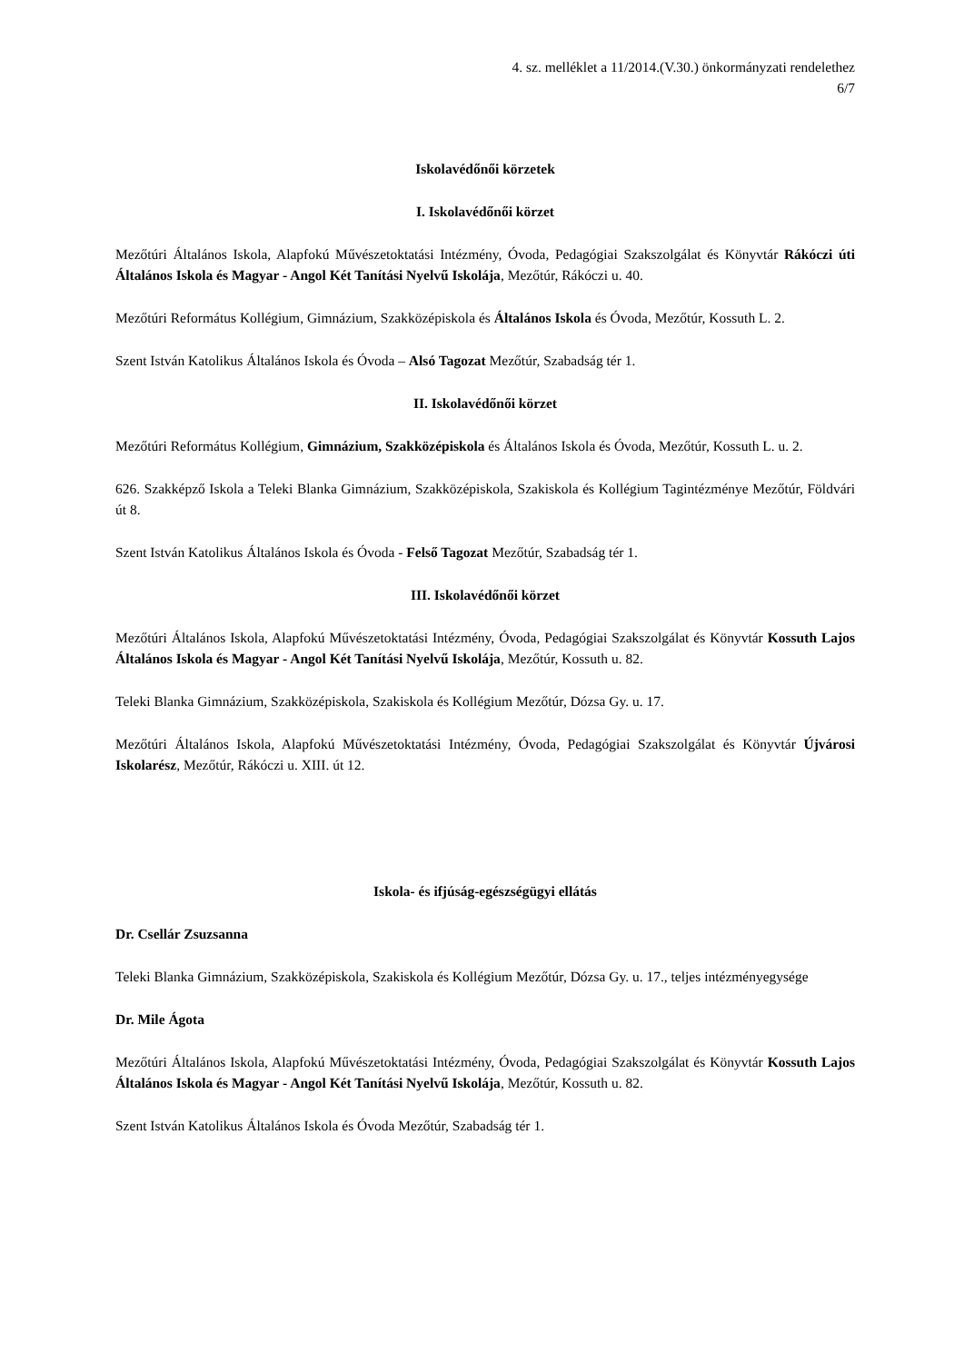4. sz. melléklet a 11/2014.(V.30.) önkormányzati rendelethez
6/7
Iskolavédőnői körzetek
I. Iskolavédőnői körzet
Mezőtúri Általános Iskola, Alapfokú Művészetoktatási Intézmény, Óvoda, Pedagógiai Szakszolgálat és Könyvtár Rákóczi úti Általános Iskola és Magyar - Angol Két Tanítási Nyelvű Iskolája, Mezőtúr, Rákóczi u. 40.
Mezőtúri Református Kollégium, Gimnázium, Szakközépiskola és Általános Iskola és Óvoda, Mezőtúr, Kossuth L. 2.
Szent István Katolikus Általános Iskola és Óvoda – Alsó Tagozat Mezőtúr, Szabadság tér 1.
II. Iskolavédőnői körzet
Mezőtúri Református Kollégium, Gimnázium, Szakközépiskola és Általános Iskola és Óvoda, Mezőtúr, Kossuth L. u. 2.
626. Szakképző Iskola a Teleki Blanka Gimnázium, Szakközépiskola, Szakiskola és Kollégium Tagintézménye Mezőtúr, Földvári út 8.
Szent István Katolikus Általános Iskola és Óvoda - Felső Tagozat Mezőtúr, Szabadság tér 1.
III. Iskolavédőnői körzet
Mezőtúri Általános Iskola, Alapfokú Művészetoktatási Intézmény, Óvoda, Pedagógiai Szakszolgálat és Könyvtár Kossuth Lajos Általános Iskola és Magyar - Angol Két Tanítási Nyelvű Iskolája, Mezőtúr, Kossuth u. 82.
Teleki Blanka Gimnázium, Szakközépiskola, Szakiskola és Kollégium Mezőtúr, Dózsa Gy. u. 17.
Mezőtúri Általános Iskola, Alapfokú Művészetoktatási Intézmény, Óvoda, Pedagógiai Szakszolgálat és Könyvtár Újvárosi Iskolarész, Mezőtúr, Rákóczi u. XIII. út 12.
Iskola- és ifjúság-egészségügyi ellátás
Dr. Csellár Zsuzsanna
Teleki Blanka Gimnázium, Szakközépiskola, Szakiskola és Kollégium Mezőtúr, Dózsa Gy. u. 17., teljes intézményegysége
Dr. Mile Ágota
Mezőtúri Általános Iskola, Alapfokú Művészetoktatási Intézmény, Óvoda, Pedagógiai Szakszolgálat és Könyvtár Kossuth Lajos Általános Iskola és Magyar - Angol Két Tanítási Nyelvű Iskolája, Mezőtúr, Kossuth u. 82.
Szent István Katolikus Általános Iskola és Óvoda Mezőtúr, Szabadság tér 1.